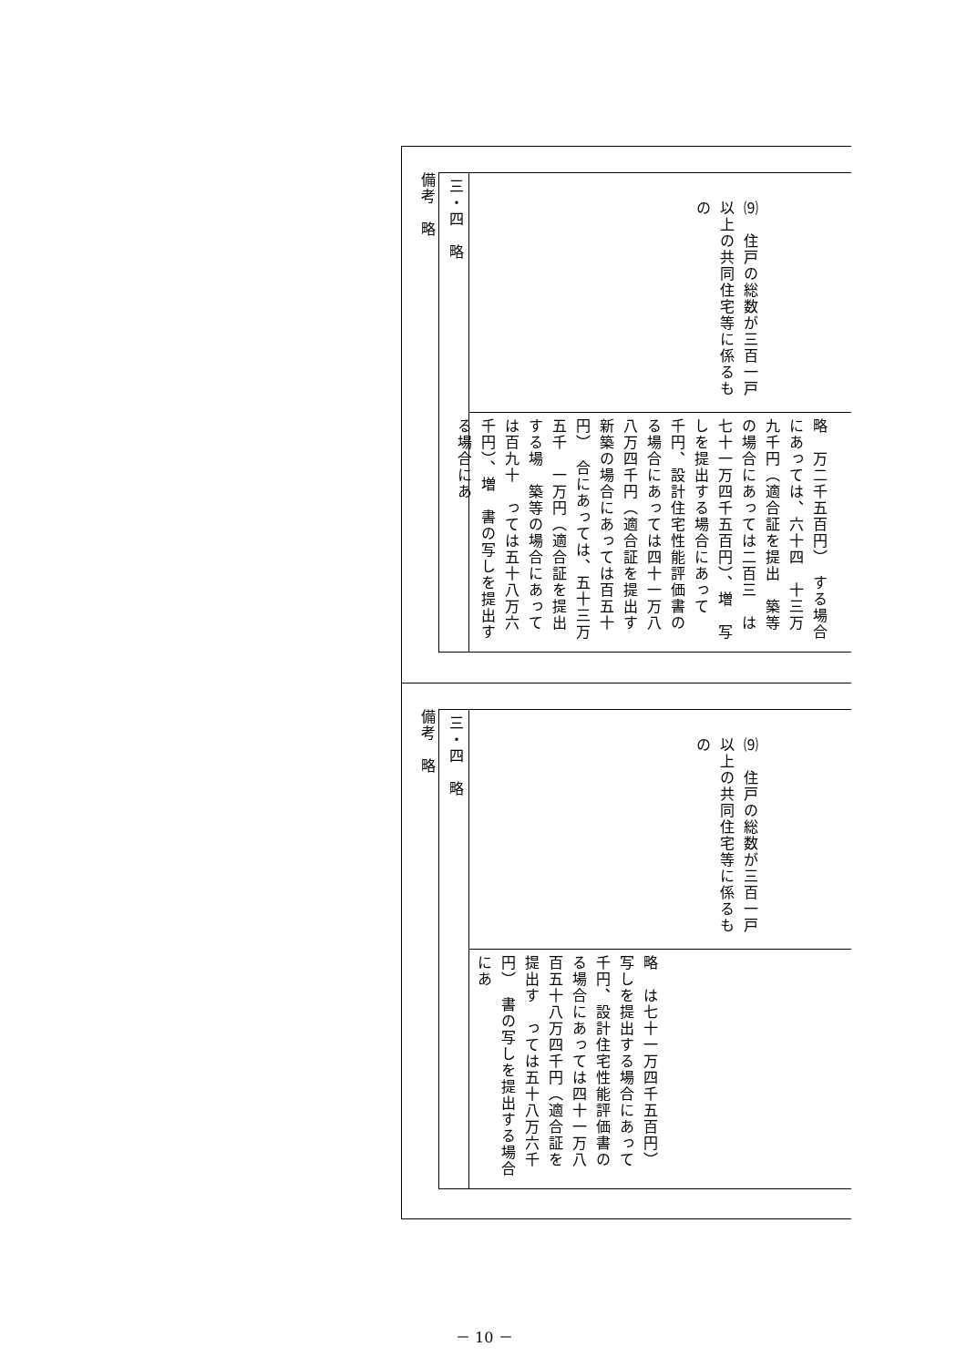備考　略
| 三・四 略 | ⑼ 住戸の総数が三百一戸以上の共同住宅等に係るもの |
| | 略 万二千五百円） する場合にあっては、六十四 十三万九千円（適合証を提出 築等の場合にあっては二百三 は七十一万四千五百円）、増 写しを提出する場合にあって 千円、設計住宅性能評価書の る場合にあっては四十一万八 八万四千円（適合証を提出す 新築の場合にあっては百五十 円） 合にあっては、五十三万五千 一万円（適合証を提出する場 築等の場合にあっては百九十 っては五十八万六千円）、増 書の写しを提出する場合にあ |
備考　略
| 三・四 略 | ⑼ 住戸の総数が三百一戸以上の共同住宅等に係るもの |
| | 略 は七十一万四千五百円） 写しを提出する場合にあって 千円、設計住宅性能評価書の る場合にあっては四十一万八 百五十八万四千円（適合証を提出す っては五十八万六千円） 書の写しを提出する場合にあ |
－ 10 －